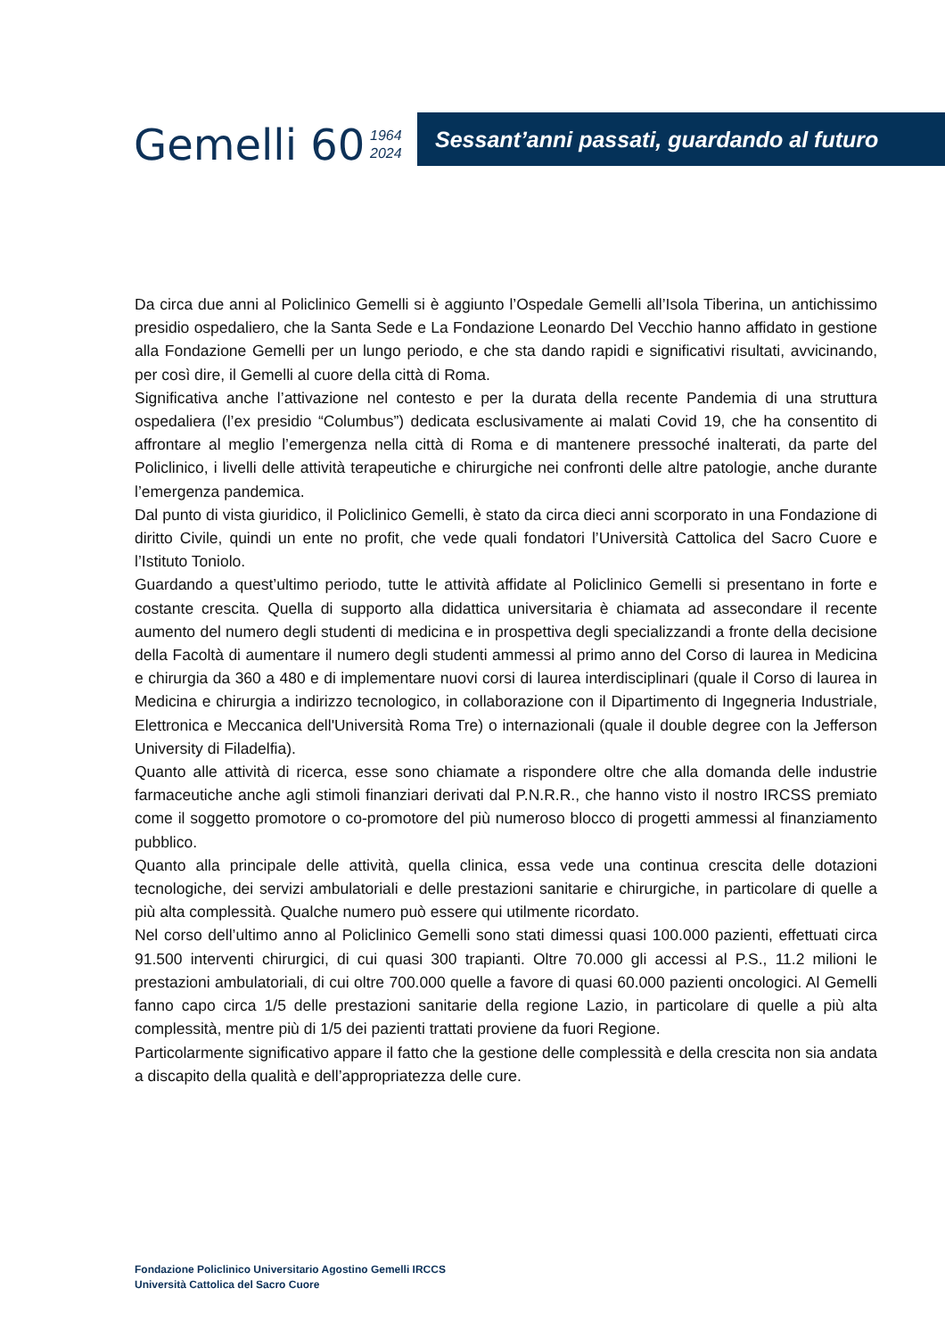Gemelli 60
1964
2024
Sessant’anni passati, guardando al futuro
Da circa due anni al Policlinico Gemelli si è aggiunto l’Ospedale Gemelli all’Isola Tiberina, un antichissimo presidio ospedaliero, che la Santa Sede e La Fondazione Leonardo Del Vecchio hanno affidato in gestione alla Fondazione Gemelli per un lungo periodo, e che sta dando rapidi e significativi risultati, avvicinando, per così dire, il Gemelli al cuore della città di Roma.
Significativa anche l’attivazione nel contesto e per la durata della recente Pandemia di una struttura ospedaliera (l’ex presidio “Columbus”) dedicata esclusivamente ai malati Covid 19, che ha consentito di affrontare al meglio l’emergenza nella città di Roma e di mantenere pressoché inalterati, da parte del Policlinico, i livelli delle attività terapeutiche e chirurgiche nei confronti delle altre patologie, anche durante l’emergenza pandemica.
Dal punto di vista giuridico, il Policlinico Gemelli, è stato da circa dieci anni scorporato in una Fondazione di diritto Civile, quindi un ente no profit, che vede quali fondatori l’Università Cattolica del Sacro Cuore e l’Istituto Toniolo.
Guardando a quest’ultimo periodo, tutte le attività affidate al Policlinico Gemelli si presentano in forte e costante crescita. Quella di supporto alla didattica universitaria è chiamata ad assecondare il recente aumento del numero degli studenti di medicina e in prospettiva degli specializzandi a fronte della decisione della Facoltà di aumentare il numero degli studenti ammessi al primo anno del Corso di laurea in Medicina e chirurgia da 360 a 480 e di implementare nuovi corsi di laurea interdisciplinari (quale il Corso di laurea in Medicina e chirurgia a indirizzo tecnologico, in collaborazione con il Dipartimento di Ingegneria Industriale, Elettronica e Meccanica dell'Università Roma Tre) o internazionali (quale il double degree con la Jefferson University di Filadelfia).
Quanto alle attività di ricerca, esse sono chiamate a rispondere oltre che alla domanda delle industrie farmaceutiche anche agli stimoli finanziari derivati dal P.N.R.R., che hanno visto il nostro IRCSS premiato come il soggetto promotore o co-promotore del più numeroso blocco di progetti ammessi al finanziamento pubblico.
Quanto alla principale delle attività, quella clinica, essa vede una continua crescita delle dotazioni tecnologiche, dei servizi ambulatoriali e delle prestazioni sanitarie e chirurgiche, in particolare di quelle a più alta complessità. Qualche numero può essere qui utilmente ricordato.
Nel corso dell’ultimo anno al Policlinico Gemelli sono stati dimessi quasi 100.000 pazienti, effettuati circa 91.500 interventi chirurgici, di cui quasi 300 trapianti. Oltre 70.000 gli accessi al P.S., 11.2 milioni le prestazioni ambulatoriali, di cui oltre 700.000 quelle a favore di quasi 60.000 pazienti oncologici. Al Gemelli fanno capo circa 1/5 delle prestazioni sanitarie della regione Lazio, in particolare di quelle a più alta complessità, mentre più di 1/5 dei pazienti trattati proviene da fuori Regione.
Particolarmente significativo appare il fatto che la gestione delle complessità e della crescita non sia andata a discapito della qualità e dell’appropriatezza delle cure.
Fondazione Policlinico Universitario Agostino Gemelli IRCCS
Università Cattolica del Sacro Cuore